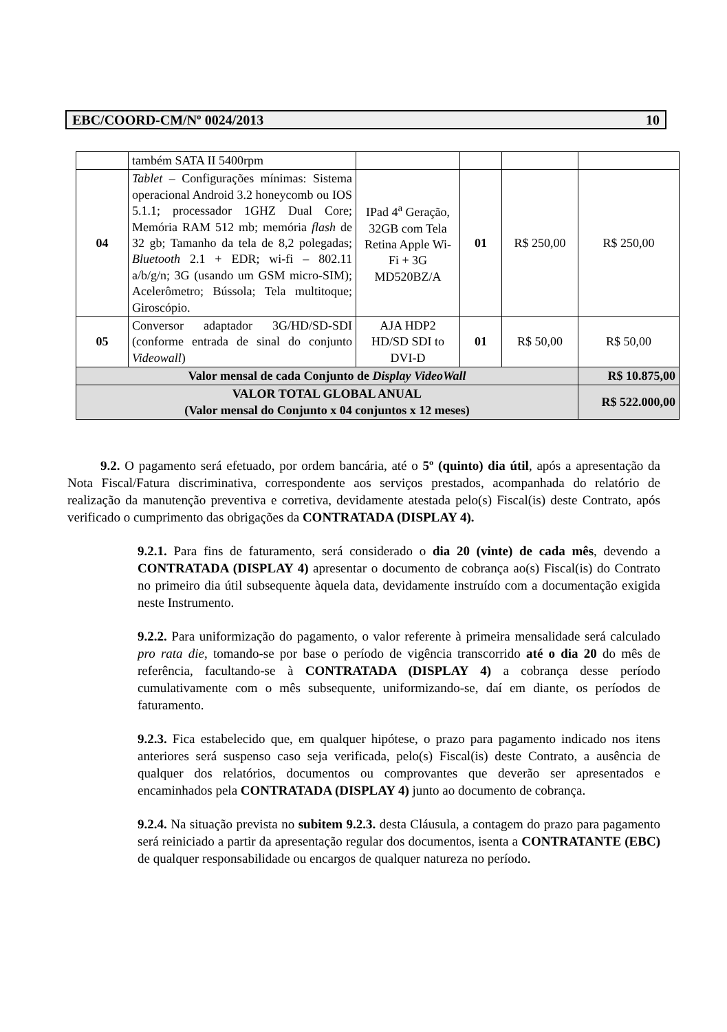EBC/COORD-CM/Nº 0024/2013 10
| | também SATA II 5400rpm | | | | |
| 04 | Tablet – Configurações mínimas: Sistema operacional Android 3.2 honeycomb ou IOS 5.1.1; processador 1GHZ Dual Core; Memória RAM 512 mb; memória flash de 32 gb; Tamanho da tela de 8,2 polegadas; Bluetooth 2.1 + EDR; wi-fi – 802.11 a/b/g/n; 3G (usando um GSM micro-SIM); Acelerômetro; Bússola; Tela multitoque; Giroscópio. | IPad 4<sup>a</sup> Geração, 32GB com Tela Retina Apple Wi-Fi + 3G MD520BZ/A | 01 | R$ 250,00 | R$ 250,00 |
| 05 | Conversor adaptador 3G/HD/SD-SDI (conforme entrada de sinal do conjunto Videowall ) | AJA HDP2 HD/SD SDI to DVI-D | 01 | R$ 50,00 | R$ 50,00 |
| Valor mensal de cada Conjunto de Display VideoWall | | | | | R$ 10.875,00 |
| VALOR TOTAL GLOBAL ANUAL (Valor mensal do Conjunto x 04 conjuntos x 12 meses) | | | | | R$ 522.000,00 |
9.2. O pagamento será efetuado, por ordem bancária, até o 5º (quinto) dia útil, após a apresentação da Nota Fiscal/Fatura discriminativa, correspondente aos serviços prestados, acompanhada do relatório de realização da manutenção preventiva e corretiva, devidamente atestada pelo(s) Fiscal(is) deste Contrato, após verificado o cumprimento das obrigações da CONTRATADA (DISPLAY 4).
9.2.1. Para fins de faturamento, será considerado o dia 20 (vinte) de cada mês, devendo a CONTRATADA (DISPLAY 4) apresentar o documento de cobrança ao(s) Fiscal(is) do Contrato no primeiro dia útil subsequente àquela data, devidamente instruído com a documentação exigida neste Instrumento.
9.2.2. Para uniformização do pagamento, o valor referente à primeira mensalidade será calculado pro rata die, tomando-se por base o período de vigência transcorrido até o dia 20 do mês de referência, facultando-se à CONTRATADA (DISPLAY 4) a cobrança desse período cumulativamente com o mês subsequente, uniformizando-se, daí em diante, os períodos de faturamento.
9.2.3. Fica estabelecido que, em qualquer hipótese, o prazo para pagamento indicado nos itens anteriores será suspenso caso seja verificada, pelo(s) Fiscal(is) deste Contrato, a ausência de qualquer dos relatórios, documentos ou comprovantes que deverão ser apresentados e encaminhados pela CONTRATADA (DISPLAY 4) junto ao documento de cobrança.
9.2.4. Na situação prevista no subitem 9.2.3. desta Cláusula, a contagem do prazo para pagamento será reiniciado a partir da apresentação regular dos documentos, isenta a CONTRATANTE (EBC) de qualquer responsabilidade ou encargos de qualquer natureza no período.